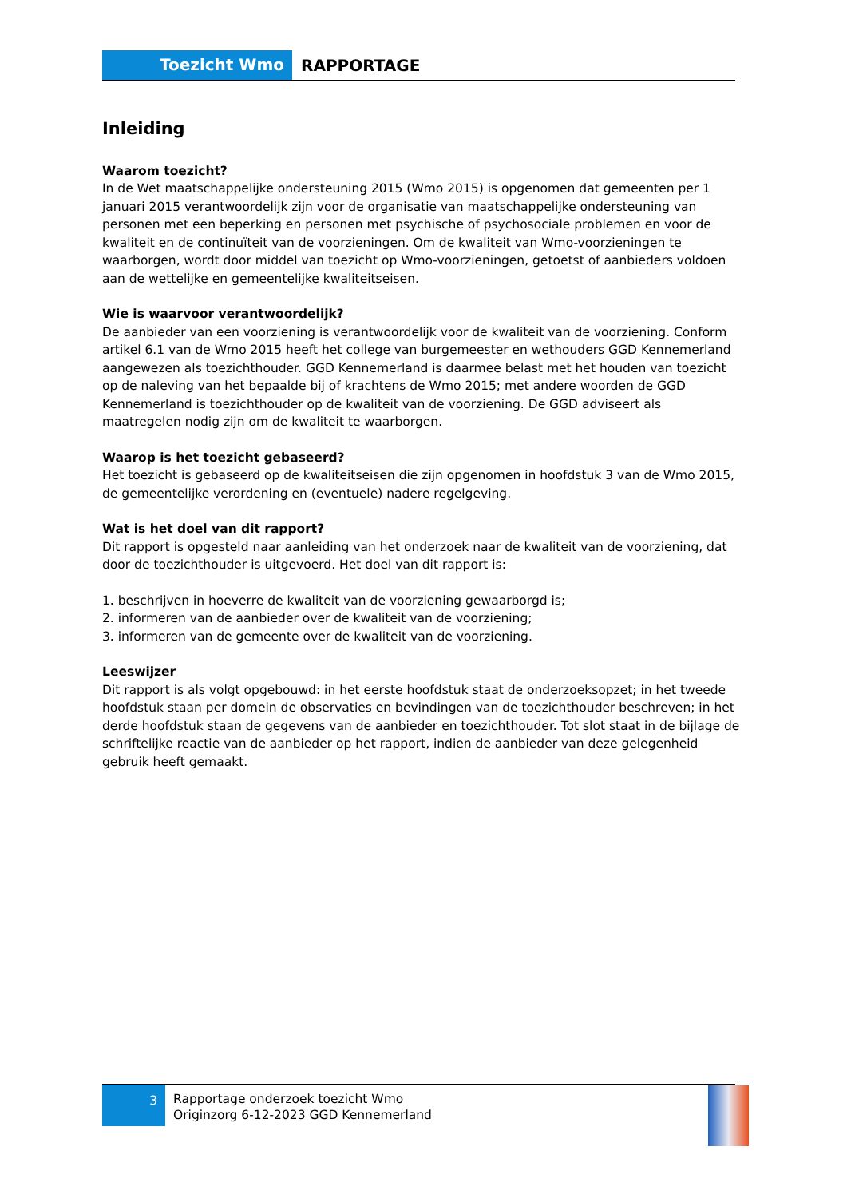Toezicht Wmo
RAPPORTAGE
Inleiding
Waarom toezicht?
In de Wet maatschappelijke ondersteuning 2015 (Wmo 2015) is opgenomen dat gemeenten per 1 januari 2015 verantwoordelijk zijn voor de organisatie van maatschappelijke ondersteuning van personen met een beperking en personen met psychische of psychosociale problemen en voor de kwaliteit en de continuïteit van de voorzieningen. Om de kwaliteit van Wmo-voorzieningen te waarborgen, wordt door middel van toezicht op Wmo-voorzieningen, getoetst of aanbieders voldoen aan de wettelijke en gemeentelijke kwaliteitseisen.
Wie is waarvoor verantwoordelijk?
De aanbieder van een voorziening is verantwoordelijk voor de kwaliteit van de voorziening. Conform artikel 6.1 van de Wmo 2015 heeft het college van burgemeester en wethouders GGD Kennemerland aangewezen als toezichthouder. GGD Kennemerland is daarmee belast met het houden van toezicht op de naleving van het bepaalde bij of krachtens de Wmo 2015; met andere woorden de GGD Kennemerland is toezichthouder op de kwaliteit van de voorziening. De GGD adviseert als maatregelen nodig zijn om de kwaliteit te waarborgen.
Waarop is het toezicht gebaseerd?
Het toezicht is gebaseerd op de kwaliteitseisen die zijn opgenomen in hoofdstuk 3 van de Wmo 2015, de gemeentelijke verordening en (eventuele) nadere regelgeving.
Wat is het doel van dit rapport?
Dit rapport is opgesteld naar aanleiding van het onderzoek naar de kwaliteit van de voorziening, dat door de toezichthouder is uitgevoerd. Het doel van dit rapport is:
1. beschrijven in hoeverre de kwaliteit van de voorziening gewaarborgd is;
2. informeren van de aanbieder over de kwaliteit van de voorziening;
3. informeren van de gemeente over de kwaliteit van de voorziening.
Leeswijzer
Dit rapport is als volgt opgebouwd: in het eerste hoofdstuk staat de onderzoeksopzet; in het tweede hoofdstuk staan per domein de observaties en bevindingen van de toezichthouder beschreven; in het derde hoofdstuk staan de gegevens van de aanbieder en toezichthouder. Tot slot staat in de bijlage de schriftelijke reactie van de aanbieder op het rapport, indien de aanbieder van deze gelegenheid gebruik heeft gemaakt.
3
Rapportage onderzoek toezicht Wmo
Originzorg 6-12-2023 GGD Kennemerland